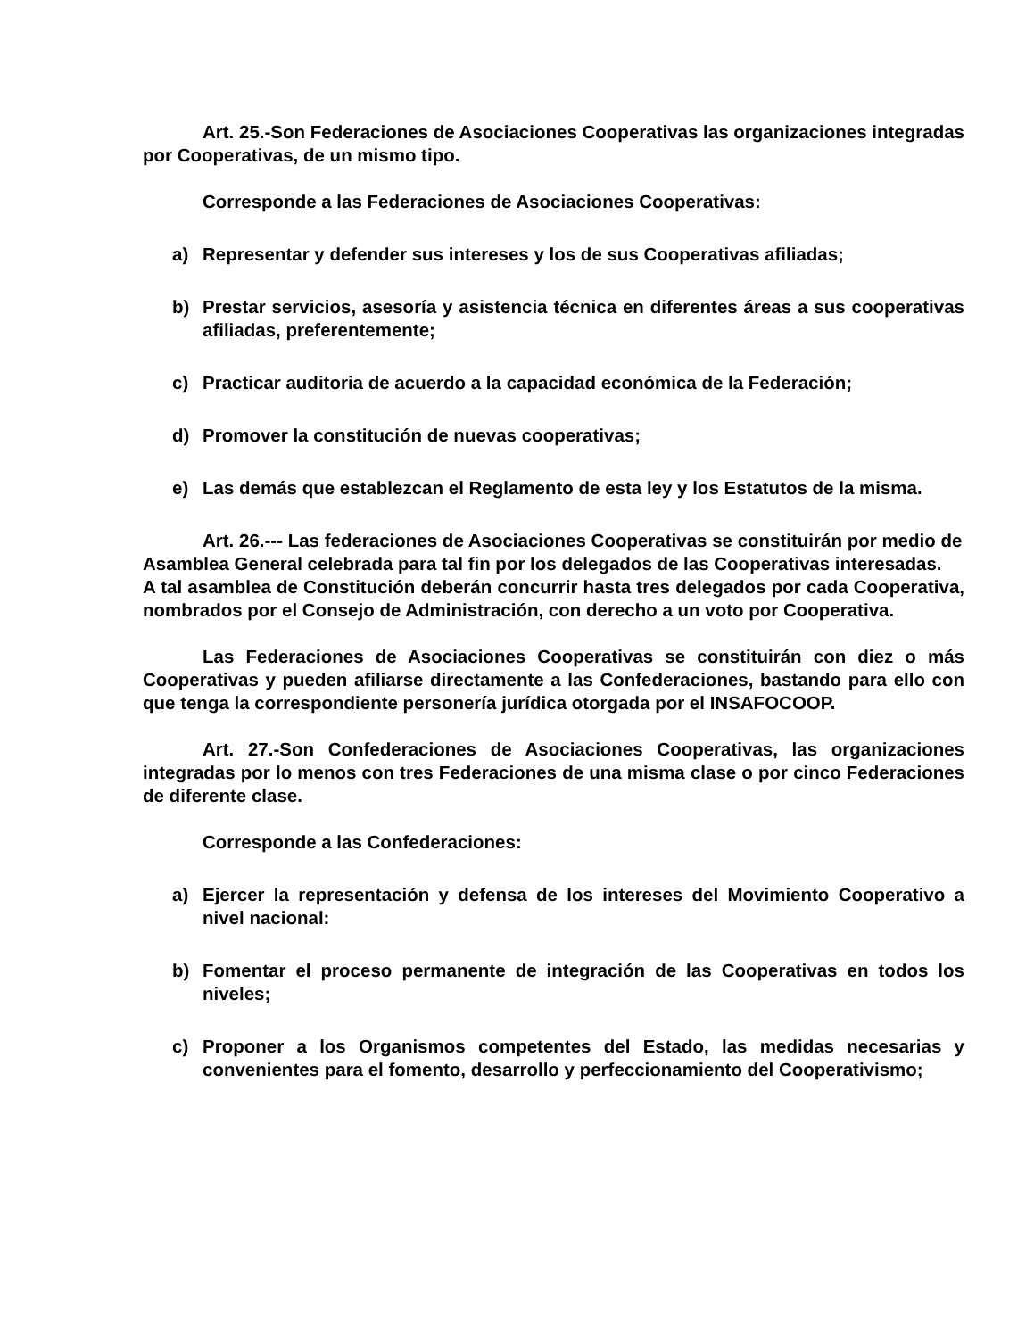Art. 25.-Son Federaciones de Asociaciones Cooperativas las organizaciones integradas por Cooperativas, de un mismo tipo.
Corresponde a las Federaciones de Asociaciones Cooperativas:
a) Representar y defender sus intereses y los de sus Cooperativas afiliadas;
b) Prestar servicios, asesoría y asistencia técnica en diferentes áreas a sus cooperativas afiliadas, preferentemente;
c) Practicar auditoria de acuerdo a la capacidad económica de la Federación;
d) Promover la constitución de nuevas cooperativas;
e) Las demás que establezcan el Reglamento de esta ley y los Estatutos de la misma.
Art. 26.--- Las federaciones de Asociaciones Cooperativas se constituirán por medio de
Asamblea General celebrada para tal fin por los delegados de las Cooperativas interesadas.
A tal asamblea de Constitución deberán concurrir hasta tres delegados por cada Cooperativa, nombrados por el Consejo de Administración, con derecho a un voto por Cooperativa.
Las Federaciones de Asociaciones Cooperativas se constituirán con diez o más Cooperativas y pueden afiliarse directamente a las Confederaciones, bastando para ello con que tenga la correspondiente personería jurídica otorgada por el INSAFOCOOP.
Art. 27.-Son Confederaciones de Asociaciones Cooperativas, las organizaciones integradas por lo menos con tres Federaciones de una misma clase o por cinco Federaciones de diferente clase.
Corresponde a las Confederaciones:
a) Ejercer la representación y defensa de los intereses del Movimiento Cooperativo a nivel nacional:
b) Fomentar el proceso permanente de integración de las Cooperativas en todos los niveles;
c) Proponer a los Organismos competentes del Estado, las medidas necesarias y convenientes para el fomento, desarrollo y perfeccionamiento del Cooperativismo;